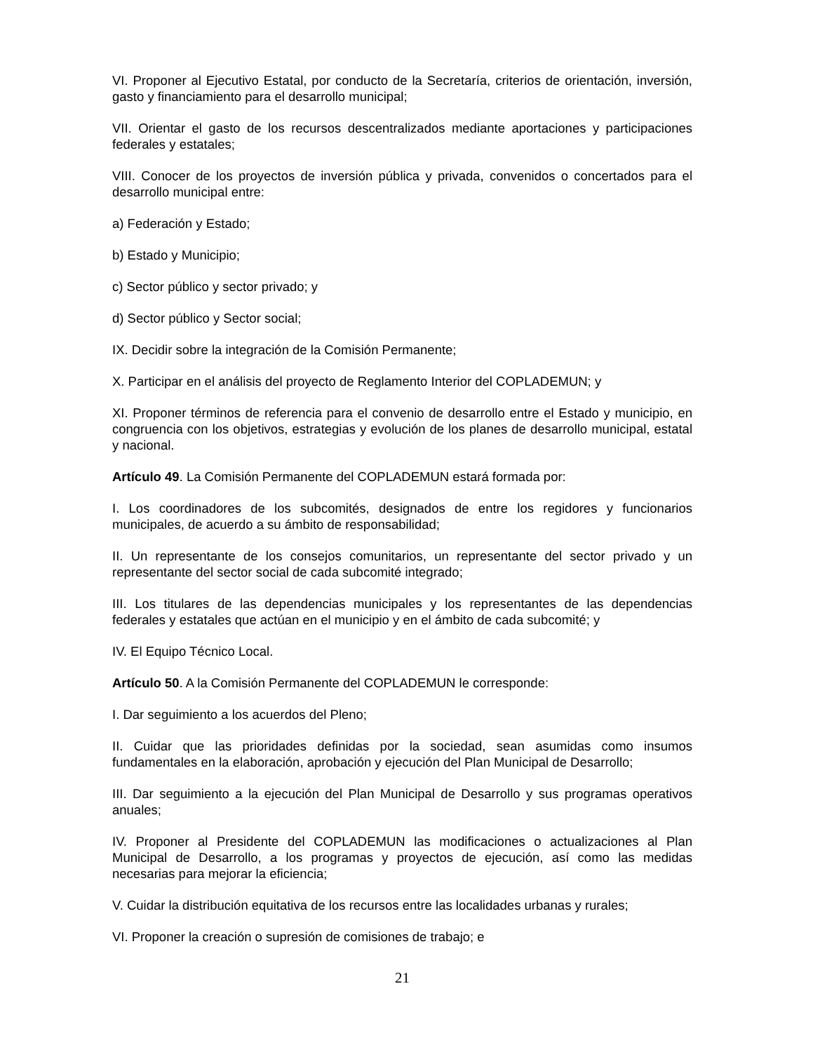VI. Proponer al Ejecutivo Estatal, por conducto de la Secretaría, criterios de orientación, inversión, gasto y financiamiento para el desarrollo municipal;
VII. Orientar el gasto de los recursos descentralizados mediante aportaciones y participaciones federales y estatales;
VIII. Conocer de los proyectos de inversión pública y privada, convenidos o concertados para el desarrollo municipal entre:
a) Federación y Estado;
b) Estado y Municipio;
c) Sector público y sector privado; y
d) Sector público y Sector social;
IX. Decidir sobre la integración de la Comisión Permanente;
X. Participar en el análisis del proyecto de Reglamento Interior del COPLADEMUN; y
XI. Proponer términos de referencia para el convenio de desarrollo entre el Estado y municipio, en congruencia con los objetivos, estrategias y evolución de los planes de desarrollo municipal, estatal y nacional.
Artículo 49. La Comisión Permanente del COPLADEMUN estará formada por:
I. Los coordinadores de los subcomités, designados de entre los regidores y funcionarios municipales, de acuerdo a su ámbito de responsabilidad;
II. Un representante de los consejos comunitarios, un representante del sector privado y un representante del sector social de cada subcomité integrado;
III. Los titulares de las dependencias municipales y los representantes de las dependencias federales y estatales que actúan en el municipio y en el ámbito de cada subcomité; y
IV. El Equipo Técnico Local.
Artículo 50. A la Comisión Permanente del COPLADEMUN le corresponde:
I. Dar seguimiento a los acuerdos del Pleno;
II. Cuidar que las prioridades definidas por la sociedad, sean asumidas como insumos fundamentales en la elaboración, aprobación y ejecución del Plan Municipal de Desarrollo;
III. Dar seguimiento a la ejecución del Plan Municipal de Desarrollo y sus programas operativos anuales;
IV. Proponer al Presidente del COPLADEMUN las modificaciones o actualizaciones al Plan Municipal de Desarrollo, a los programas y proyectos de ejecución, así como las medidas necesarias para mejorar la eficiencia;
V. Cuidar la distribución equitativa de los recursos entre las localidades urbanas y rurales;
VI. Proponer la creación o supresión de comisiones de trabajo; e
21